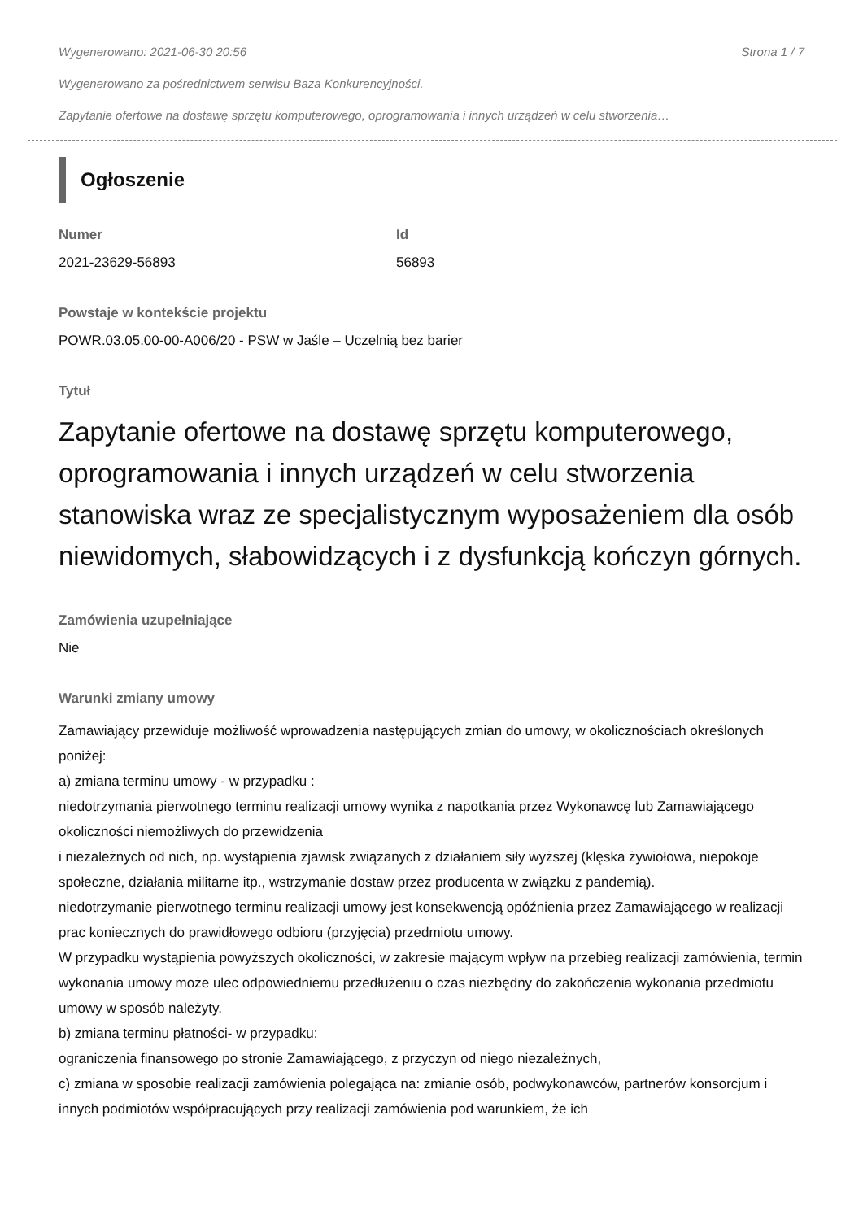Wygenerowano: 2021-06-30 20:56 Strona 1 / 7
Wygenerowano za pośrednictwem serwisu Baza Konkurencyjności.
Zapytanie ofertowe na dostawę sprzętu komputerowego, oprogramowania i innych urządzeń w celu stworzenia…
Ogłoszenie
Numer
2021-23629-56893
Id
56893
Powstaje w kontekście projektu
POWR.03.05.00-00-A006/20 - PSW w Jaśle – Uczelnią bez barier
Tytuł
Zapytanie ofertowe na dostawę sprzętu komputerowego, oprogramowania i innych urządzeń w celu stworzenia stanowiska wraz ze specjalistycznym wyposażeniem dla osób niewidomych, słabowidzących i z dysfunkcją kończyn górnych.
Zamówienia uzupełniające
Nie
Warunki zmiany umowy
Zamawiający przewiduje możliwość wprowadzenia następujących zmian do umowy, w okolicznościach określonych poniżej:
a) zmiana terminu umowy - w przypadku :
niedotrzymania pierwotnego terminu realizacji umowy wynika z napotkania przez Wykonawcę lub Zamawiającego okoliczności niemożliwych do przewidzenia
i niezależnych od nich, np. wystąpienia zjawisk związanych z działaniem siły wyższej (klęska żywiołowa, niepokoje społeczne, działania militarne itp., wstrzymanie dostaw przez producenta w związku z pandemią).
niedotrzymanie pierwotnego terminu realizacji umowy jest konsekwencją opóźnienia przez Zamawiającego w realizacji prac koniecznych do prawidłowego odbioru (przyjęcia) przedmiotu umowy.
W przypadku wystąpienia powyższych okoliczności, w zakresie mającym wpływ na przebieg realizacji zamówienia, termin wykonania umowy może ulec odpowiedniemu przedłużeniu o czas niezbędny do zakończenia wykonania przedmiotu umowy w sposób należyty.
b) zmiana terminu płatności- w przypadku:
ograniczenia finansowego po stronie Zamawiającego, z przyczyn od niego niezależnych,
c) zmiana w sposobie realizacji zamówienia polegająca na: zmianie osób, podwykonawców, partnerów konsorcjum i innych podmiotów współpracujących przy realizacji zamówienia pod warunkiem, że ich